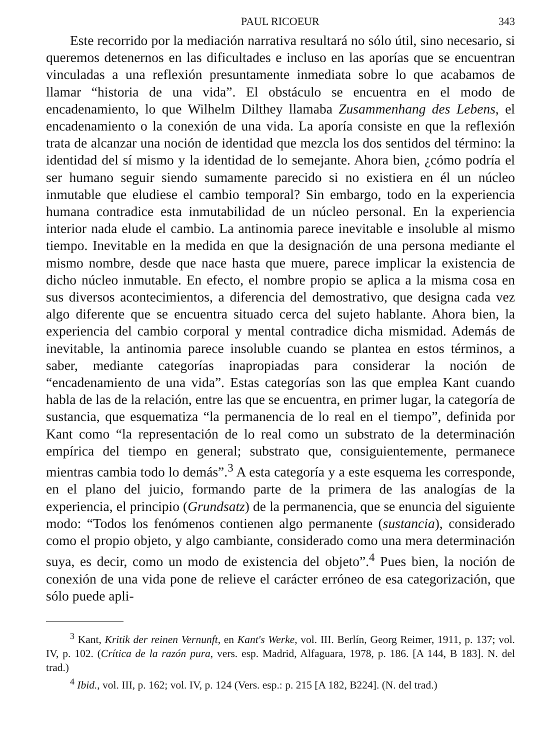PAUL RICOEUR 343
Este recorrido por la mediación narrativa resultará no sólo útil, sino necesario, si queremos detenernos en las dificultades e incluso en las aporías que se encuentran vinculadas a una reflexión presuntamente inmediata sobre lo que acabamos de llamar “historia de una vida”. El obstáculo se encuentra en el modo de encadenamiento, lo que Wilhelm Dilthey llamaba Zusammenhang des Lebens, el encadenamiento o la conexión de una vida. La aporía consiste en que la reflexión trata de alcanzar una noción de identidad que mezcla los dos sentidos del término: la identidad del sí mismo y la identidad de lo semejante. Ahora bien, ¿cómo podría el ser humano seguir siendo sumamente parecido si no existiera en él un núcleo inmutable que eludiese el cambio temporal? Sin embargo, todo en la experiencia humana contradice esta inmutabilidad de un núcleo personal. En la experiencia interior nada elude el cambio. La antinomia parece inevitable e insoluble al mismo tiempo. Inevitable en la medida en que la designación de una persona mediante el mismo nombre, desde que nace hasta que muere, parece implicar la existencia de dicho núcleo inmutable. En efecto, el nombre propio se aplica a la misma cosa en sus diversos acontecimientos, a diferencia del demostrativo, que designa cada vez algo diferente que se encuentra situado cerca del sujeto hablante. Ahora bien, la experiencia del cambio corporal y mental contradice dicha mismidad. Además de inevitable, la antinomia parece insoluble cuando se plantea en estos términos, a saber, mediante categorías inapropiadas para considerar la noción de “encadenamiento de una vida”. Estas categorías son las que emplea Kant cuando habla de las de la relación, entre las que se encuentra, en primer lugar, la categoría de sustancia, que esquematiza “la permanencia de lo real en el tiempo”, definida por Kant como “la representación de lo real como un substrato de la determinación empírica del tiempo en general; substrato que, consiguientemente, permanece mientras cambia todo lo demás”.<sup>3</sup> A esta categoría y a este esquema les corresponde, en el plano del juicio, formando parte de la primera de las analogías de la experiencia, el principio (Grundsatz) de la permanencia, que se enuncia del siguiente modo: “Todos los fenómenos contienen algo permanente (sustancia), considerado como el propio objeto, y algo cambiante, considerado como una mera determinación suya, es decir, como un modo de existencia del objeto”.<sup>4</sup> Pues bien, la noción de conexión de una vida pone de relieve el carácter erróneo de esa categorización, que sólo puede apli-
<sup>3</sup> Kant, Kritik der reinen Vernunft, en Kant's Werke, vol. III. Berlín, Georg Reimer, 1911, p. 137; vol. IV, p. 102. (Crítica de la razón pura, vers. esp. Madrid, Alfaguara, 1978, p. 186. [A 144, B 183]. N. del trad.)
<sup>4</sup> Ibid., vol. III, p. 162; vol. IV, p. 124 (Vers. esp.: p. 215 [A 182, B224]. (N. del trad.)